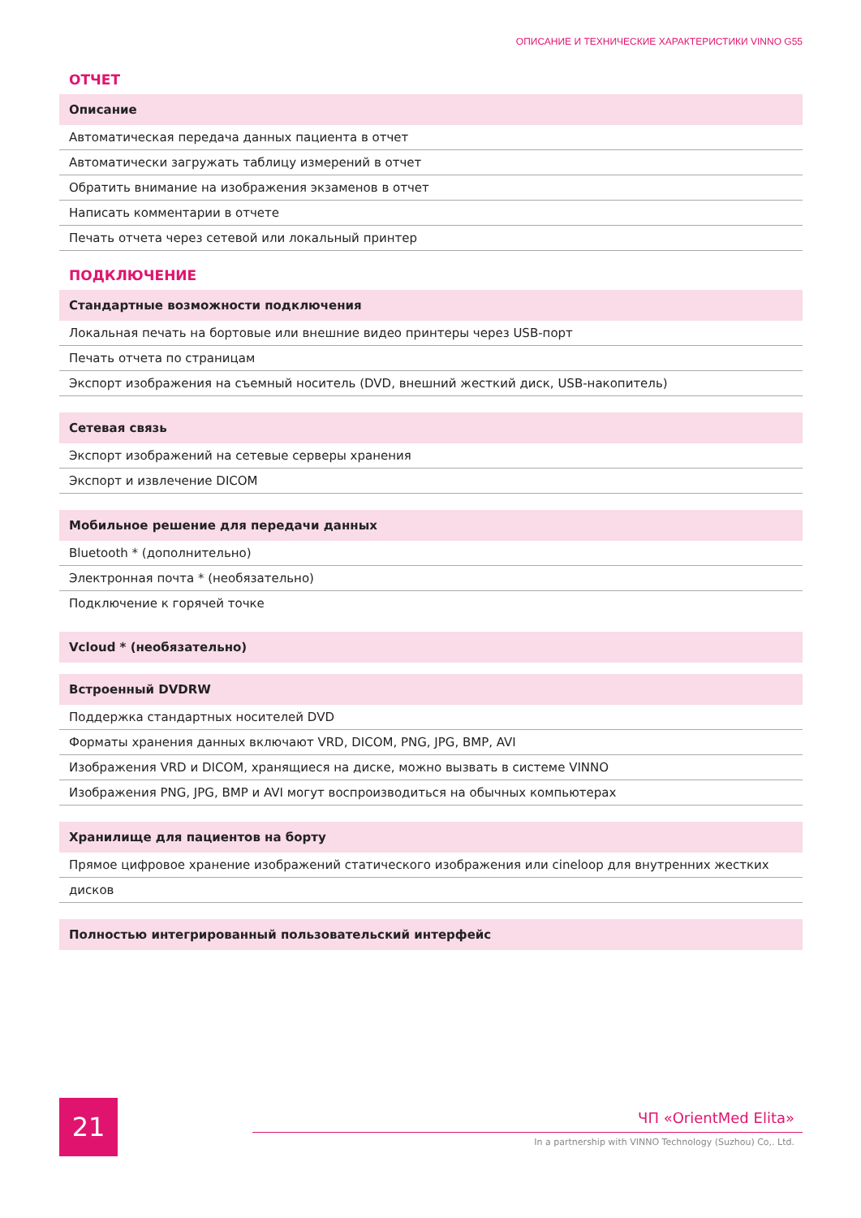ОПИСАНИЕ И ТЕХНИЧЕСКИЕ ХАРАКТЕРИСТИКИ VINNO G55
ОТЧЕТ
| Описание |
| --- |
| Автоматическая передача данных пациента в отчет |
| Автоматически загружать таблицу измерений в отчет |
| Обратить внимание на изображения экзаменов в отчет |
| Написать комментарии в отчете |
| Печать отчета через сетевой или локальный принтер |
ПОДКЛЮЧЕНИЕ
| Стандартные возможности подключения |
| --- |
| Локальная печать на бортовые или внешние видео принтеры через USB-порт |
| Печать отчета по страницам |
| Экспорт изображения на съемный носитель (DVD, внешний жесткий диск, USB-накопитель) |
| Сетевая связь |
| --- |
| Экспорт изображений на сетевые серверы хранения |
| Экспорт и извлечение DICOM |
| Мобильное решение для передачи данных |
| --- |
| Bluetooth * (дополнительно) |
| Электронная почта * (необязательно) |
| Подключение к горячей точке |
| Vcloud * (необязательно) |
| --- |
| Встроенный DVDRW |
| --- |
| Поддержка стандартных носителей DVD |
| Форматы хранения данных включают VRD, DICOM, PNG, JPG, BMP, AVI |
| Изображения VRD и DICOM, хранящиеся на диске, можно вызвать в системе VINNO |
| Изображения PNG, JPG, BMP и AVI могут воспроизводиться на обычных компьютерах |
| Хранилище для пациентов на борту |
| --- |
| Прямое цифровое хранение изображений статического изображения или cineloop для внутренних жестких |
| дисков |
| Полностью интегрированный пользовательский интерфейс |
| --- |
21 ЧП «OrientMed Elita»
In a partnership with VINNO Technology (Suzhou) Co,. Ltd.